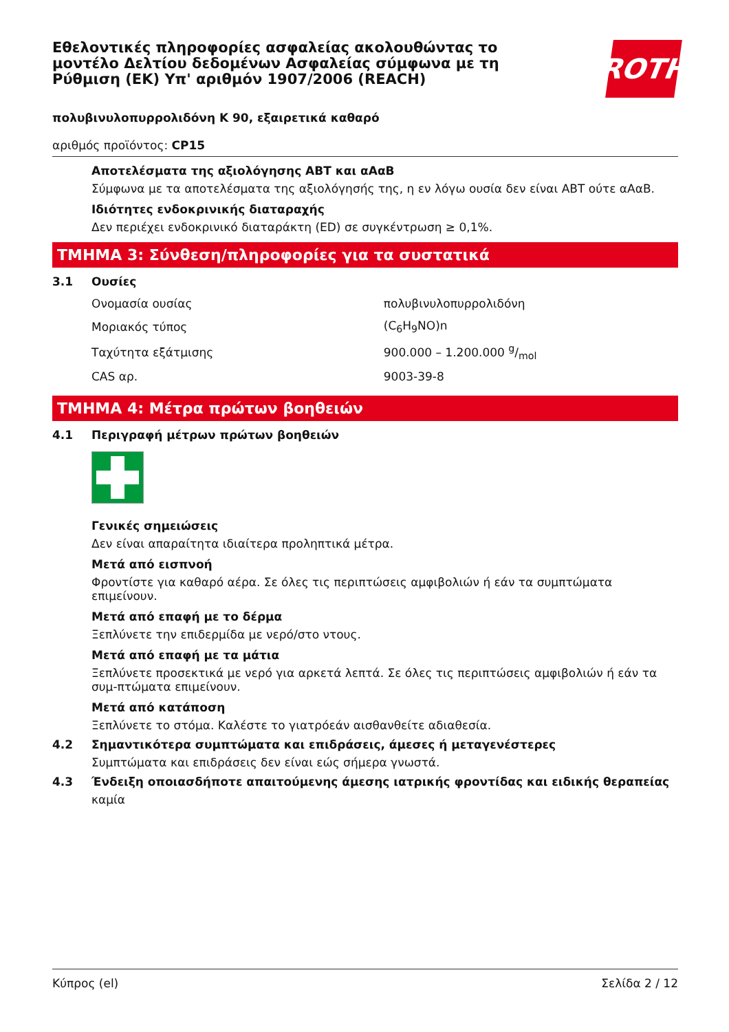ROTH
Εθελοντικές πληροφορίες ασφαλείας ακολουθώντας το μοντέλο Δελτίου δεδομένων Ασφαλείας σύμφωνα με τη Ρύθμιση (ΕΚ) Υπ' αριθμόν 1907/2006 (REACH)
πολυβινυλοπυρρολιδόνη K 90, εξαιρετικά καθαρό
αριθμός προϊόντος: CP15
Αποτελέσματα της αξιολόγησης ΑΒΤ και αΑαΒ
Σύμφωνα με τα αποτελέσματα της αξιολόγησής της, η εν λόγω ουσία δεν είναι ΑΒΤ ούτε αΑαΒ.
Ιδιότητες ενδοκρινικής διαταραχής
Δεν περιέχει ενδοκρινικό διαταράκτη (ED) σε συγκέντρωση ≥ 0,1%.
ΤΜΗΜΑ 3: Σύνθεση/πληροφορίες για τα συστατικά
3.1 Ουσίες
| Ονομασία ουσίας | πολυβινυλοπυρρολιδόνη |
| Μοριακός τύπος | (C<sub>6</sub>H<sub>9</sub>NO)n |
| Ταχύτητα εξάτμισης | 900.000 – 1.200.000 g/mol |
| CAS αρ. | 9003-39-8 |
ΤΜΗΜΑ 4: Μέτρα πρώτων βοηθειών
4.1 Περιγραφή μέτρων πρώτων βοηθειών
Γενικές σημειώσεις
Δεν είναι απαραίτητα ιδιαίτερα προληπτικά μέτρα.
Μετά από εισπνοή
Φροντίστε για καθαρό αέρα. Σε όλες τις περιπτώσεις αμφιβολιών ή εάν τα συμπτώματα επιμείνουν.
Μετά από επαφή με το δέρμα
Ξεπλύνετε την επιδερμίδα με νερό/στο ντους.
Μετά από επαφή με τα μάτια
Ξεπλύνετε προσεκτικά με νερό για αρκετά λεπτά. Σε όλες τις περιπτώσεις αμφιβολιών ή εάν τα συμ-πτώματα επιμείνουν.
Μετά από κατάποση
Ξεπλύνετε το στόμα. Καλέστε το γιατρόεάν αισθανθείτε αδιαθεσία.
4.2 Σημαντικότερα συμπτώματα και επιδράσεις, άμεσες ή μεταγενέστερες
Συμπτώματα και επιδράσεις δεν είναι εώς σήμερα γνωστά.
4.3 Ένδειξη οποιασδήποτε απαιτούμενης άμεσης ιατρικής φροντίδας και ειδικής θεραπείας
καμία
Κύπρος (el) Σελίδα 2 / 12